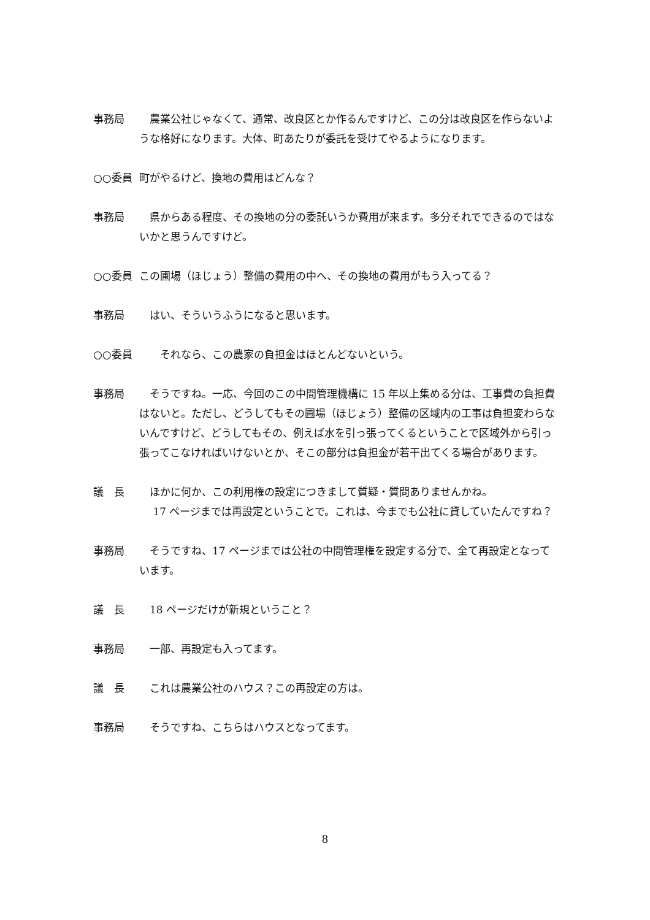事務局 　農業公社じゃなくて、通常、改良区とか作るんですけど、この分は改良区を作らないような格好になります。大体、町あたりが委託を受けてやるようになります。
○○委員 町がやるけど、換地の費用はどんな？
事務局 　県からある程度、その換地の分の委託いうか費用が来ます。多分それでできるのではないかと思うんですけど。
○○委員 この圃場（ほじょう）整備の費用の中へ、その換地の費用がもう入ってる？
事務局 　はい、そういうふうになると思います。
○○委員 　　それなら、この農家の負担金はほとんどないという。
事務局 　そうですね。一応、今回のこの中間管理機構に 15 年以上集める分は、工事費の負担費はないと。ただし、どうしてもその圃場（ほじょう）整備の区域内の工事は負担変わらないんですけど、どうしてもその、例えば水を引っ張ってくるということで区域外から引っ張ってこなければいけないとか、そこの部分は負担金が若干出てくる場合があります。
議　長 　ほかに何か、この利用権の設定につきまして質疑・質問ありませんかね。
　 17 ページまでは再設定ということで。これは、今までも公社に貸していたんですね？
事務局 　そうですね、17 ページまでは公社の中間管理権を設定する分で、全て再設定となっています。
議　長 　18 ページだけが新規ということ？
事務局 　一部、再設定も入ってます。
議　長 　これは農業公社のハウス？この再設定の方は。
事務局 　そうですね、こちらはハウスとなってます。
8